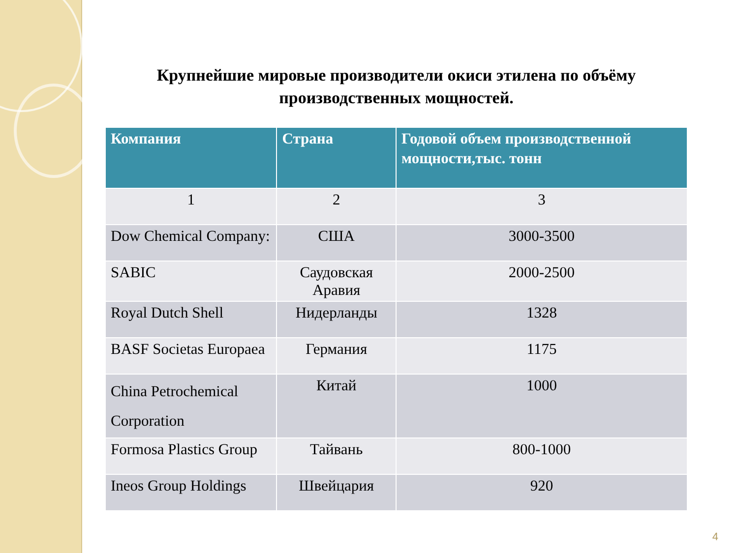Крупнейшие мировые производители окиси этилена по объёму производственных мощностей.
| Компания | Страна | Годовой объем производственной мощности,тыс. тонн |
| --- | --- | --- |
| 1 | 2 | 3 |
| Dow Chemical Company: | США | 3000-3500 |
| SABIC | Саудовская Аравия | 2000-2500 |
| Royal Dutch Shell | Нидерланды | 1328 |
| BASF Societas Europaea | Германия | 1175 |
| China Petrochemical Corporation | Китай | 1000 |
| Formosa Plastics Group | Тайвань | 800-1000 |
| Ineos Group Holdings | Швейцария | 920 |
4